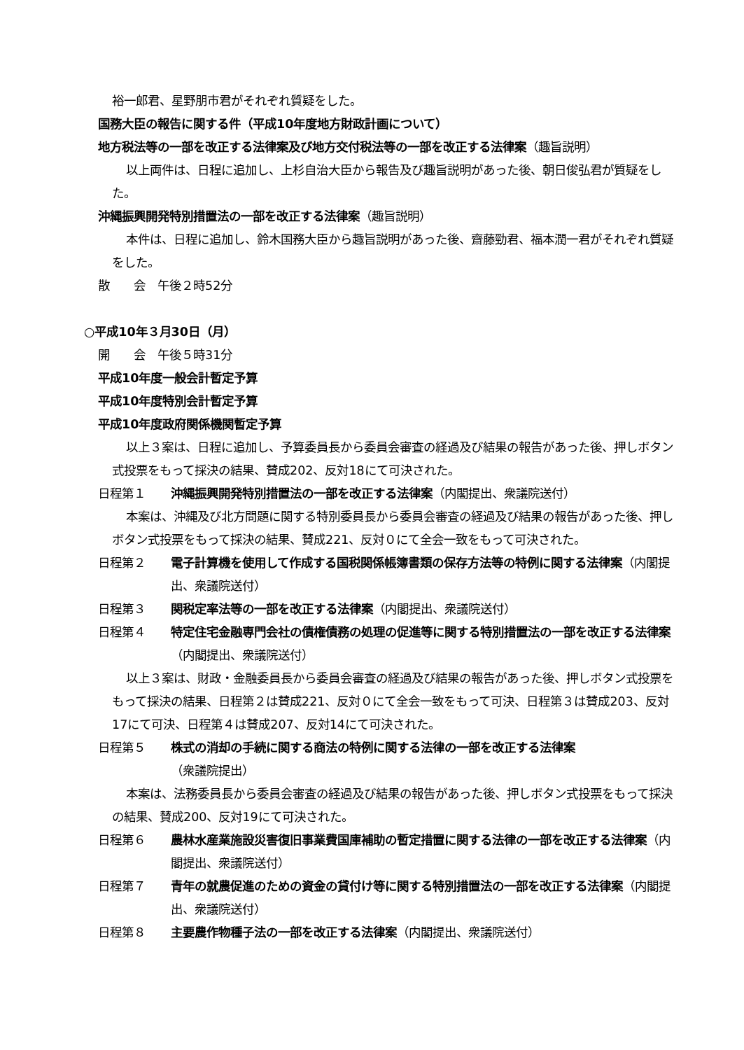裕一郎君、星野朋市君がそれぞれ質疑をした。
国務大臣の報告に関する件（平成10年度地方財政計画について）
地方税法等の一部を改正する法律案及び地方交付税法等の一部を改正する法律案（趣旨説明）
以上両件は、日程に追加し、上杉自治大臣から報告及び趣旨説明があった後、朝日俊弘君が質疑をした。
沖縄振興開発特別措置法の一部を改正する法律案（趣旨説明）
本件は、日程に追加し、鈴木国務大臣から趣旨説明があった後、齋藤勁君、福本潤一君がそれぞれ質疑をした。
散　　会　午後２時52分
○平成10年３月30日（月）
開　　会　午後５時31分
平成10年度一般会計暫定予算
平成10年度特別会計暫定予算
平成10年度政府関係機関暫定予算
以上３案は、日程に追加し、予算委員長から委員会審査の経過及び結果の報告があった後、押しボタン式投票をもって採決の結果、賛成202、反対18にて可決された。
日程第１ 沖縄振興開発特別措置法の一部を改正する法律案（内閣提出、衆議院送付）
本案は、沖縄及び北方問題に関する特別委員長から委員会審査の経過及び結果の報告があった後、押しボタン式投票をもって採決の結果、賛成221、反対０にて全会一致をもって可決された。
日程第２ 電子計算機を使用して作成する国税関係帳簿書類の保存方法等の特例に関する法律案（内閣提出、衆議院送付）
日程第３ 関税定率法等の一部を改正する法律案（内閣提出、衆議院送付）
日程第４ 特定住宅金融専門会社の債権債務の処理の促進等に関する特別措置法の一部を改正する法律案（内閣提出、衆議院送付）
以上３案は、財政・金融委員長から委員会審査の経過及び結果の報告があった後、押しボタン式投票をもって採決の結果、日程第２は賛成221、反対０にて全会一致をもって可決、日程第３は賛成203、反対17にて可決、日程第４は賛成207、反対14にて可決された。
日程第５ 株式の消却の手続に関する商法の特例に関する法律の一部を改正する法律案
（衆議院提出）
本案は、法務委員長から委員会審査の経過及び結果の報告があった後、押しボタン式投票をもって採決の結果、賛成200、反対19にて可決された。
日程第６ 農林水産業施設災害復旧事業費国庫補助の暫定措置に関する法律の一部を改正する法律案（内閣提出、衆議院送付）
日程第７ 青年の就農促進のための資金の貸付け等に関する特別措置法の一部を改正する法律案（内閣提出、衆議院送付）
日程第８ 主要農作物種子法の一部を改正する法律案（内閣提出、衆議院送付）